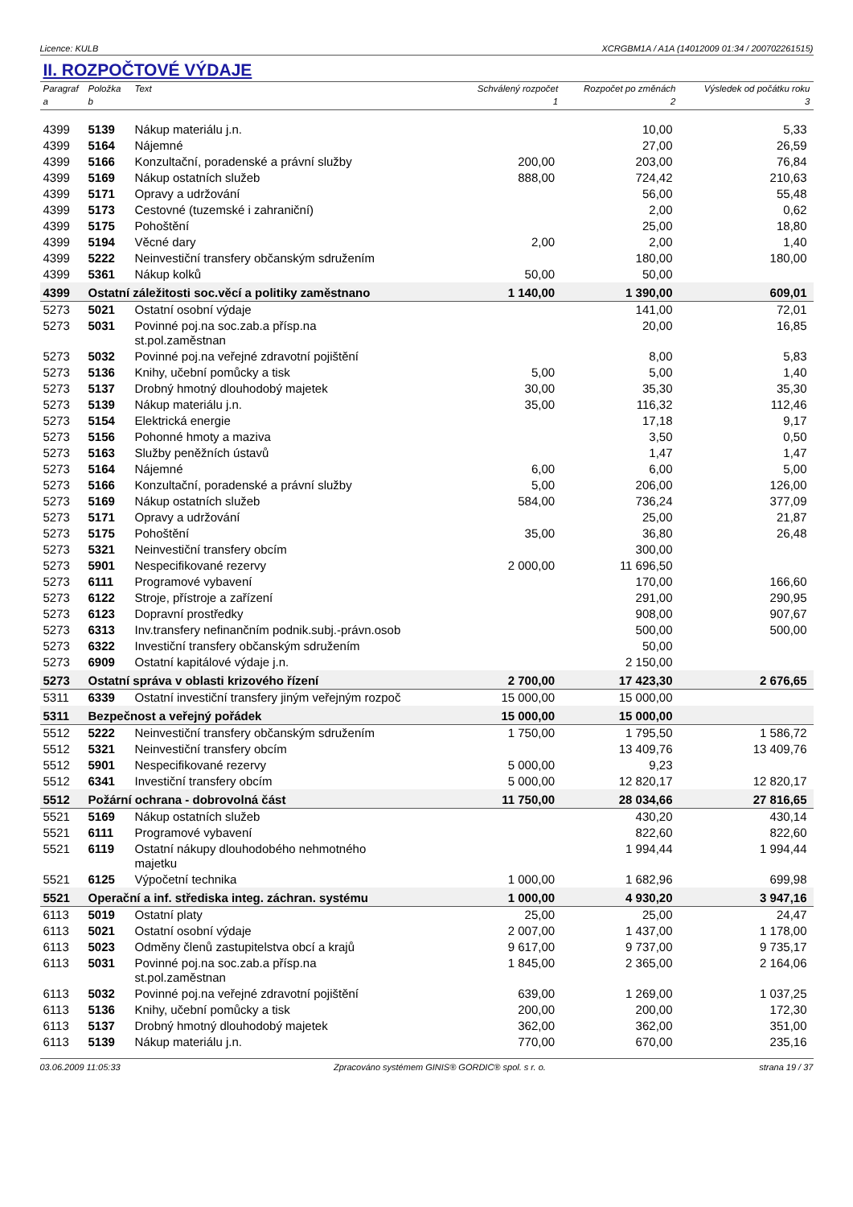Licence: KULB XCRGBM1A / A1A (14012009 01:34 / 200702261515)
II. ROZPOČTOVÉ VÝDAJE
| Paragraf | Položka | Text | Schválený rozpočet | Rozpočet po změnách | Výsledek od počátku roku |
| --- | --- | --- | --- | --- | --- |
| a | b | | 1 | 2 | 3 |
| 4399 | 5139 | Nákup materiálu j.n. | | 10,00 | 5,33 |
| 4399 | 5164 | Nájemné | | 27,00 | 26,59 |
| 4399 | 5166 | Konzultační, poradenské a právní služby | 200,00 | 203,00 | 76,84 |
| 4399 | 5169 | Nákup ostatních služeb | 888,00 | 724,42 | 210,63 |
| 4399 | 5171 | Opravy a udržování | | 56,00 | 55,48 |
| 4399 | 5173 | Cestovné (tuzemské i zahraniční) | | 2,00 | 0,62 |
| 4399 | 5175 | Pohoštění | | 25,00 | 18,80 |
| 4399 | 5194 | Věcné dary | 2,00 | 2,00 | 1,40 |
| 4399 | 5222 | Neinvestiční transfery občanským sdružením | | 180,00 | 180,00 |
| 4399 | 5361 | Nákup kolků | 50,00 | 50,00 | |
| 4399 | Ostatní záležitosti soc.věcí a politiky zaměstnano | | 1 140,00 | 1 390,00 | 609,01 |
| 5273 | 5021 | Ostatní osobní výdaje | | 141,00 | 72,01 |
| 5273 | 5031 | Povinné poj.na soc.zab.a přísp.na st.pol.zaměstnan | | 20,00 | 16,85 |
| 5273 | 5032 | Povinné poj.na veřejné zdravotní pojištění | | 8,00 | 5,83 |
| 5273 | 5136 | Knihy, učební pomůcky a tisk | 5,00 | 5,00 | 1,40 |
| 5273 | 5137 | Drobný hmotný dlouhodobý majetek | 30,00 | 35,30 | 35,30 |
| 5273 | 5139 | Nákup materiálu j.n. | 35,00 | 116,32 | 112,46 |
| 5273 | 5154 | Elektrická energie | | 17,18 | 9,17 |
| 5273 | 5156 | Pohonné hmoty a maziva | | 3,50 | 0,50 |
| 5273 | 5163 | Služby peněžních ústavů | | 1,47 | 1,47 |
| 5273 | 5164 | Nájemné | 6,00 | 6,00 | 5,00 |
| 5273 | 5166 | Konzultační, poradenské a právní služby | 5,00 | 206,00 | 126,00 |
| 5273 | 5169 | Nákup ostatních služeb | 584,00 | 736,24 | 377,09 |
| 5273 | 5171 | Opravy a udržování | | 25,00 | 21,87 |
| 5273 | 5175 | Pohoštění | 35,00 | 36,80 | 26,48 |
| 5273 | 5321 | Neinvestiční transfery obcím | | 300,00 | |
| 5273 | 5901 | Nespecifikované rezervy | 2 000,00 | 11 696,50 | |
| 5273 | 6111 | Programové vybavení | | 170,00 | 166,60 |
| 5273 | 6122 | Stroje, přístroje a zařízení | | 291,00 | 290,95 |
| 5273 | 6123 | Dopravní prostředky | | 908,00 | 907,67 |
| 5273 | 6313 | Inv.transfery nefinančním podnik.subj.-právn.osob | | 500,00 | 500,00 |
| 5273 | 6322 | Investiční transfery občanským sdružením | | 50,00 | |
| 5273 | 6909 | Ostatní kapitálové výdaje j.n. | | 2 150,00 | |
| 5273 | Ostatní správa v oblasti krizového řízení | | 2 700,00 | 17 423,30 | 2 676,65 |
| 5311 | 6339 | Ostatní investiční transfery jiným veřejným rozpoč | 15 000,00 | 15 000,00 | |
| 5311 | Bezpečnost a veřejný pořádek | | 15 000,00 | 15 000,00 | |
| 5512 | 5222 | Neinvestiční transfery občanským sdružením | 1 750,00 | 1 795,50 | 1 586,72 |
| 5512 | 5321 | Neinvestiční transfery obcím | | 13 409,76 | 13 409,76 |
| 5512 | 5901 | Nespecifikované rezervy | 5 000,00 | 9,23 | |
| 5512 | 6341 | Investiční transfery obcím | 5 000,00 | 12 820,17 | 12 820,17 |
| 5512 | Požární ochrana - dobrovolná část | | 11 750,00 | 28 034,66 | 27 816,65 |
| 5521 | 5169 | Nákup ostatních služeb | | 430,20 | 430,14 |
| 5521 | 6111 | Programové vybavení | | 822,60 | 822,60 |
| 5521 | 6119 | Ostatní nákupy dlouhodobého nehmotného majetku | | 1 994,44 | 1 994,44 |
| 5521 | 6125 | Výpočetní technika | 1 000,00 | 1 682,96 | 699,98 |
| 5521 | Operační a inf. střediska integ. záchran. systému | | 1 000,00 | 4 930,20 | 3 947,16 |
| 6113 | 5019 | Ostatní platy | 25,00 | 25,00 | 24,47 |
| 6113 | 5021 | Ostatní osobní výdaje | 2 007,00 | 1 437,00 | 1 178,00 |
| 6113 | 5023 | Odměny členů zastupitelstva obcí a krajů | 9 617,00 | 9 737,00 | 9 735,17 |
| 6113 | 5031 | Povinné poj.na soc.zab.a přísp.na st.pol.zaměstnan | 1 845,00 | 2 365,00 | 2 164,06 |
| 6113 | 5032 | Povinné poj.na veřejné zdravotní pojištění | 639,00 | 1 269,00 | 1 037,25 |
| 6113 | 5136 | Knihy, učební pomůcky a tisk | 200,00 | 200,00 | 172,30 |
| 6113 | 5137 | Drobný hmotný dlouhodobý majetek | 362,00 | 362,00 | 351,00 |
| 6113 | 5139 | Nákup materiálu j.n. | 770,00 | 670,00 | 235,16 |
03.06.2009 11:05:33 Zpracováno systémem GINIS® GORDIC® spol. s r. o. strana 19 / 37